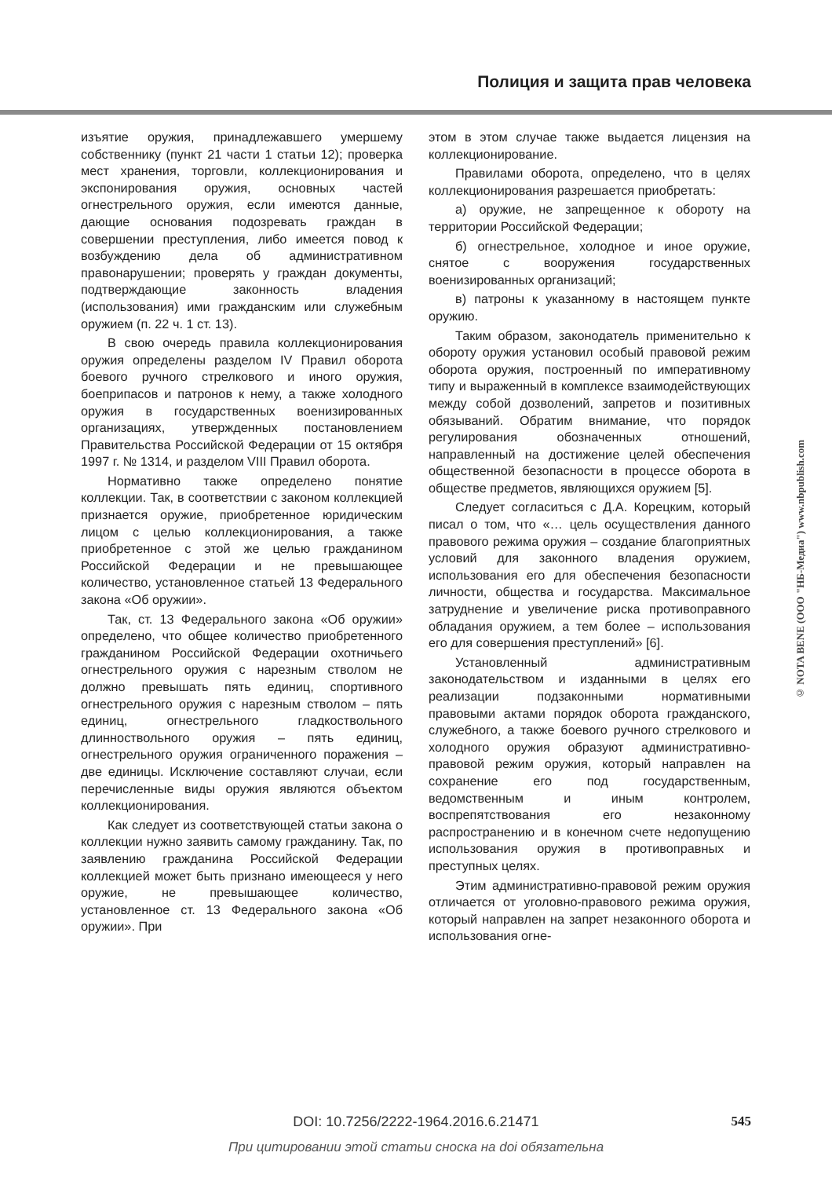Полиция и защита прав человека
изъятие оружия, принадлежавшего умершему собственнику (пункт 21 части 1 статьи 12); проверка мест хранения, торговли, коллекционирования и экспонирования оружия, основных частей огнестрельного оружия, если имеются данные, дающие основания подозревать граждан в совершении преступления, либо имеется повод к возбуждению дела об административном правонарушении; проверять у граждан документы, подтверждающие законность владения (использования) ими гражданским или служебным оружием (п. 22 ч. 1 ст. 13).
В свою очередь правила коллекционирования оружия определены разделом IV Правил оборота боевого ручного стрелкового и иного оружия, боеприпасов и патронов к нему, а также холодного оружия в государственных военизированных организациях, утвержденных постановлением Правительства Российской Федерации от 15 октября 1997 г. № 1314, и разделом VIII Правил оборота.
Нормативно также определено понятие коллекции. Так, в соответствии с законом коллекцией признается оружие, приобретенное юридическим лицом с целью коллекционирования, а также приобретенное с этой же целью гражданином Российской Федерации и не превышающее количество, установленное статьей 13 Федерального закона «Об оружии».
Так, ст. 13 Федерального закона «Об оружии» определено, что общее количество приобретенного гражданином Российской Федерации охотничьего огнестрельного оружия с нарезным стволом не должно превышать пять единиц, спортивного огнестрельного оружия с нарезным стволом – пять единиц, огнестрельного гладкоствольного длинноствольного оружия – пять единиц, огнестрельного оружия ограниченного поражения – две единицы. Исключение составляют случаи, если перечисленные виды оружия являются объектом коллекционирования.
Как следует из соответствующей статьи закона о коллекции нужно заявить самому гражданину. Так, по заявлению гражданина Российской Федерации коллекцией может быть признано имеющееся у него оружие, не превышающее количество, установленное ст. 13 Федерального закона «Об оружии». При
этом в этом случае также выдается лицензия на коллекционирование.
Правилами оборота, определено, что в целях коллекционирования разрешается приобретать:
а) оружие, не запрещенное к обороту на территории Российской Федерации;
б) огнестрельное, холодное и иное оружие, снятое с вооружения государственных военизированных организаций;
в) патроны к указанному в настоящем пункте оружию.
Таким образом, законодатель применительно к обороту оружия установил особый правовой режим оборота оружия, построенный по императивному типу и выраженный в комплексе взаимодействующих между собой дозволений, запретов и позитивных обязываний. Обратим внимание, что порядок регулирования обозначенных отношений, направленный на достижение целей обеспечения общественной безопасности в процессе оборота в обществе предметов, являющихся оружием [5].
Следует согласиться с Д.А. Корецким, который писал о том, что «… цель осуществления данного правового режима оружия – создание благоприятных условий для законного владения оружием, использования его для обеспечения безопасности личности, общества и государства. Максимальное затруднение и увеличение риска противоправного обладания оружием, а тем более – использования его для совершения преступлений» [6].
Установленный административным законодательством и изданными в целях его реализации подзаконными нормативными правовыми актами порядок оборота гражданского, служебного, а также боевого ручного стрелкового и холодного оружия образуют административно-правовой режим оружия, который направлен на сохранение его под государственным, ведомственным и иным контролем, воспрепятствования его незаконному распространению и в конечном счете недопущению использования оружия в противоправных и преступных целях.
Этим административно-правовой режим оружия отличается от уголовно-правового режима оружия, который направлен на запрет незаконного оборота и использования огне-
© NOTA BENE (ООО "НБ-Медиа") www.nbpublish.com
DOI: 10.7256/2222-1964.2016.6.21471
545
При цитировании этой статьи сноска на doi обязательна